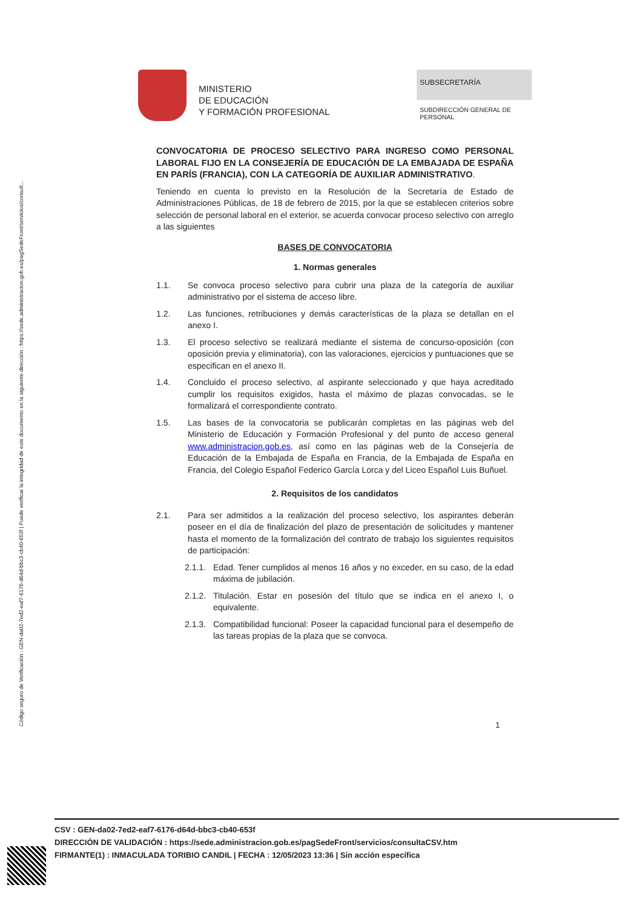Código seguro de Verificación : GEN-da02-7ed2-eaf7-6176-d64d-bbc3-cb40-653f | Puede verificar la integridad de este documento en la siguiente dirección : https://sede.administracion.gob.es/pagSedeFront/servicios/consult...
MINISTERIO
DE EDUCACIÓN
Y FORMACIÓN PROFESIONAL
SUBSECRETARÍA
SUBDIRECCIÓN GENERAL DE PERSONAL
CONVOCATORIA DE PROCESO SELECTIVO PARA INGRESO COMO PERSONAL LABORAL FIJO EN LA CONSEJERÍA DE EDUCACIÓN DE LA EMBAJADA DE ESPAÑA EN PARÍS (FRANCIA), CON LA CATEGORÍA DE AUXILIAR ADMINISTRATIVO.
Teniendo en cuenta lo previsto en la Resolución de la Secretaría de Estado de Administraciones Públicas, de 18 de febrero de 2015, por la que se establecen criterios sobre selección de personal laboral en el exterior, se acuerda convocar proceso selectivo con arreglo a las siguientes
BASES DE CONVOCATORIA
1. Normas generales
1.1. Se convoca proceso selectivo para cubrir una plaza de la categoría de auxiliar administrativo por el sistema de acceso libre.
1.2. Las funciones, retribuciones y demás características de la plaza se detallan en el anexo I.
1.3. El proceso selectivo se realizará mediante el sistema de concurso-oposición (con oposición previa y eliminatoria), con las valoraciones, ejercicios y puntuaciones que se especifican en el anexo II.
1.4. Concluido el proceso selectivo, al aspirante seleccionado y que haya acreditado cumplir los requisitos exigidos, hasta el máximo de plazas convocadas, se le formalizará el correspondiente contrato.
1.5. Las bases de la convocatoria se publicarán completas en las páginas web del Ministerio de Educación y Formación Profesional y del punto de acceso general www.administracion.gob.es, así como en las páginas web de la Consejería de Educación de la Embajada de España en Francia, de la Embajada de España en Francia, del Colegio Español Federico García Lorca y del Liceo Español Luis Buñuel.
2. Requisitos de los candidatos
2.1. Para ser admitidos a la realización del proceso selectivo, los aspirantes deberán poseer en el día de finalización del plazo de presentación de solicitudes y mantener hasta el momento de la formalización del contrato de trabajo los siguientes requisitos de participación:
2.1.1. Edad. Tener cumplidos al menos 16 años y no exceder, en su caso, de la edad máxima de jubilación.
2.1.2. Titulación. Estar en posesión del título que se indica en el anexo I, o equivalente.
2.1.3. Compatibilidad funcional: Poseer la capacidad funcional para el desempeño de las tareas propias de la plaza que se convoca.
1
CSV : GEN-da02-7ed2-eaf7-6176-d64d-bbc3-cb40-653f
DIRECCIÓN DE VALIDACIÓN : https://sede.administracion.gob.es/pagSedeFront/servicios/consultaCSV.htm
FIRMANTE(1) : INMACULADA TORIBIO CANDIL | FECHA : 12/05/2023 13:36 | Sin acción específica